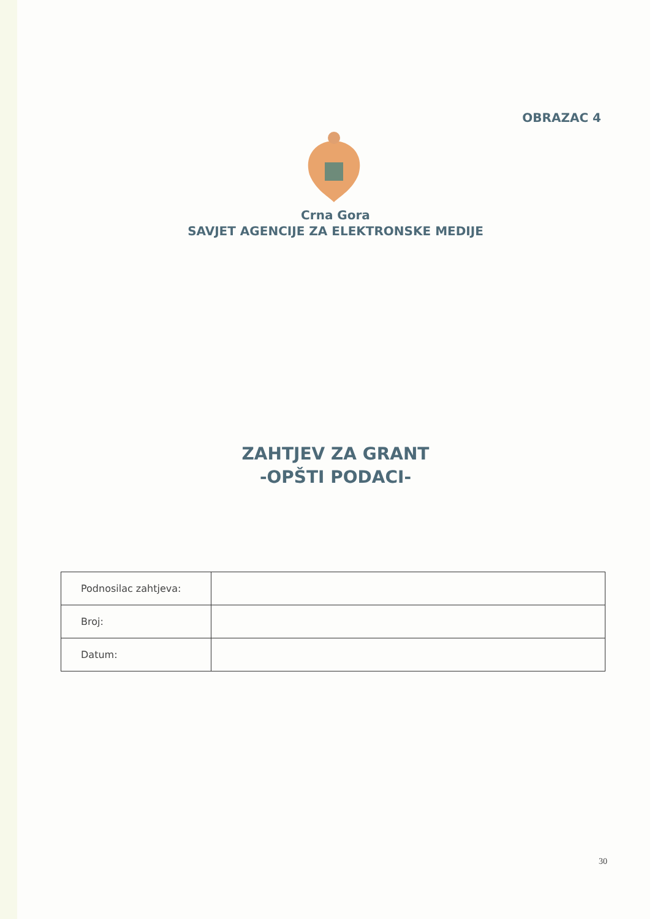OBRAZAC 4
Crna Gora
SAVJET AGENCIJE ZA ELEKTRONSKE MEDIJE
ZAHTJEV ZA GRANT
-OPŠTI PODACI-
| Podnosilac zahtjeva: | |
| Broj: | |
| Datum: | |
30